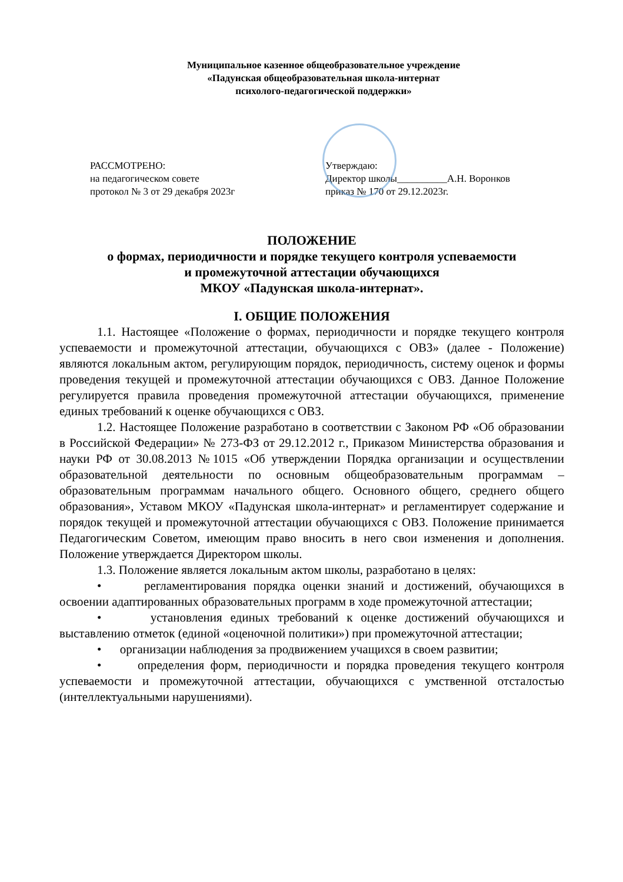Муниципальное казенное общеобразовательное учреждение
«Падунская общеобразовательная школа-интернат
психолого-педагогической поддержки»
РАССМОТРЕНО:
на педагогическом совете
протокол № 3 от 29 декабря 2023г
Утверждаю:
Директор школы__________А.Н. Воронков
приказ № 170 от 29.12.2023г.
ПОЛОЖЕНИЕ
о формах, периодичности и порядке текущего контроля успеваемости
и промежуточной аттестации обучающихся
МКОУ «Падунская школа-интернат».
I. ОБЩИЕ ПОЛОЖЕНИЯ
1.1. Настоящее «Положение о формах, периодичности и порядке текущего контроля успеваемости и промежуточной аттестации, обучающихся с ОВЗ» (далее - Положение) являются локальным актом, регулирующим порядок, периодичность, систему оценок и формы проведения текущей и промежуточной аттестации обучающихся с ОВЗ. Данное Положение регулируется правила проведения промежуточной аттестации обучающихся, применение единых требований к оценке обучающихся с ОВЗ.
1.2. Настоящее Положение разработано в соответствии с Законом РФ «Об образовании в Российской Федерации» № 273-ФЗ от 29.12.2012 г., Приказом Министерства образования и науки РФ от 30.08.2013 №1015 «Об утверждении Порядка организации и осуществлении образовательной деятельности по основным общеобразовательным программам – образовательным программам начального общего. Основного общего, среднего общего образования», Уставом МКОУ «Падунская школа-интернат» и регламентирует содержание и порядок текущей и промежуточной аттестации обучающихся с ОВЗ. Положение принимается Педагогическим Советом, имеющим право вносить в него свои изменения и дополнения. Положение утверждается Директором школы.
1.3. Положение является локальным актом школы, разработано в целях:
• регламентирования порядка оценки знаний и достижений, обучающихся в освоении адаптированных образовательных программ в ходе промежуточной аттестации;
• установления единых требований к оценке достижений обучающихся и выставлению отметок (единой «оценочной политики») при промежуточной аттестации;
• организации наблюдения за продвижением учащихся в своем развитии;
• определения форм, периодичности и порядка проведения текущего контроля успеваемости и промежуточной аттестации, обучающихся с умственной отсталостью (интеллектуальными нарушениями).